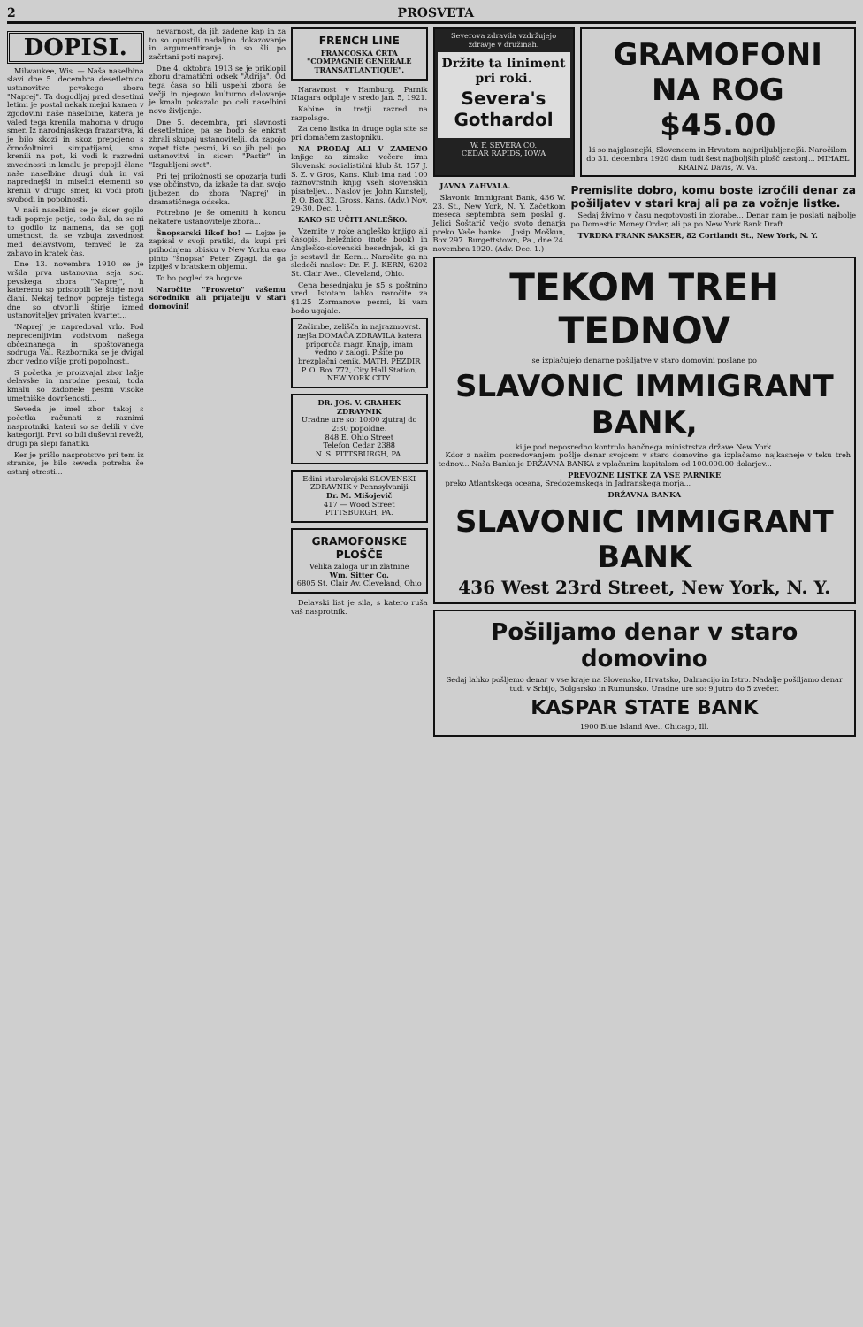2 PROSVETA
DOPISI.
Milwaukee, Wis. — Naša naselbina slavi dne 5. decembra desetletnico ustanovitve pevskega zbora "Naprej". Ta dogodljaj pred desetimi letimi je postal nekak mejni kamen v zgodovini naše naselbine, katera je valed tega krenila mahoma v drugo smer. Iz narodnjaškega frazarstva, ki je bilo skozi in skoz prepojeno s črnožoltnimi simpatijami, smo krenili na pot, ki vodi k razredni zavednosti in kmalu je prepojil člane naše naselbine drugi duh in vsi naprednejši in miselci elementi so krenili v drugo smer, ki vodi proti svobodi in popolnosti.
V naši naselbini se je sicer gojilo tudi popreje petje, toda žal, da se ni to godilo iz namena, da se goji umetnost, da se vzbuja zavednost med delavstvom, temveč le za zabavo in kratek čas.
Dne 13. novembra 1910 se je vršila prva ustanovna seja soc. pevskega zbora "Naprej", h kateremu so pristopili še štirje novi člani. Nekaj tednov popreje tistega dne so otvorili štirje izmed ustanoviteljev privaten kvartet...
'Naprej' je napredoval vrlo. Pod neprecenljivim vodstvom našega občeznanega in spoštovanega sodruga Val. Razbornika se je dvigal zbor vedno višje proti popolnosti.
S početka je proizvajal zbor lažje delavske in narodne pesmi, toda kmalu so zadonele pesmi visoke umetniške dovršenosti...
Seveda je imel zbor takoj s početka računati z raznimi nasprotniki, kateri so se delili v dve kategoriji. Prvi so bili duševni reveži, drugi pa slepi fanatiki.
Ker je prišlo nasprotstvo pri tem iz stranke, je bilo seveda potreba še ostanj otresti...
nevarnost, da jih zadene kap in za to so opustili nadaljno dokazovanje in argumentiranje in so šli po začrtani poti naprej.
Dne 4. oktobra 1913 se je priklopil zboru dramatični odsek "Adrija". Od tega časa so bili uspehi zbora še večji in njegovo kulturno delovanje je kmalu pokazalo po celi naselbini novo življenje.
Dne 5. decembra, pri slavnosti desetletnice, pa se bodo še enkrat zbrali skupaj ustanovitelji, da zapojo zopet tiste pesmi, ki so jih peli po ustanovitvi in sicer: "Pastir" in "Izgubljeni svet".
Pri tej priložnosti se opozarja tudi vse občinstvo, da izkaže ta dan svojo ljubezen do zbora 'Naprej' in dramatičnega odseka.
Potrebno je še omeniti h koncu nekatere ustanovitelje zbora...
Šnopsarski likof bo! — Lojze je zapisal v svoji pratiki, da kupi pri prihodnjem obisku v New Yorku eno pinto "šnopsa" Peter Zgagi, da ga izpiješ v bratskem objemu.
To bo pogled za bogove.
Naročite "Prosveto" vašemu sorodniku ali prijatelju v stari domovini!
FRENCH LINE
FRANCOSKA ČRTA
"COMPAGNIE GENERALE TRANSATLANTIQUE".
Naravnost v Hamburg. Parnik Niagara odpluje v sredo jan. 5, 1921.
Kabine in tretji razred na razpolago.
Za ceno listka in druge ogla site se pri domačem zastopniku.
NA PRODAJ ALI V ZAMENO knjige za zimske večere ima Slovenski socialistični klub št. 157 J. S. Z. v Gros, Kans. Klub ima nad 100 raznovrstnih knjig vseh slovenskih pisateljev... Naslov je: John Kunstelj, P. O. Box 32, Gross, Kans. (Adv.) Nov. 29-30. Dec. 1.
KAKO SE UČITI ANLEŠKO.
Vzemite v roke angleško knjigo ali časopis, beležnico (note book) in Angleško-slovenski besednjak, ki ga je sestavil dr. Kern... Naročite ga na sledeči naslov: Dr. F. J. KERN, 6202 St. Clair Ave., Cleveland, Ohio.
Cena besednjaku je $5 s poštnino vred. Istotam lahko naročite za $1.25 Zormanove pesmi, ki vam bodo ugajale.
Začimbe, zelišča in najrazmovrst. nejša DOMAČA ZDRAVILA katera priporoča magr. Knajp, imam vedno v zalogi. Pišite po brezplačni cenik. MATH. PEZDIR P. O. Box 772, City Hall Station, NEW YORK CITY.
DR. JOS. V. GRAHEK
ZDRAVNIK
Uradne ure so: 10:00 zjutraj do 2:30 popoldne.
848 E. Ohio Street
Telefon Cedar 2388
N. S. PITTSBURGH, PA.
Edini starokrajski SLOVENSKI ZDRAVNIK v Pennsylvaniji
Dr. M. Mišojevič
417 — Wood Street PITTSBURGH, PA.
GRAMOFONSKE PLOŠČE
Velika zaloga ur in zlatnine
Wm. Sitter Co.
6805 St. Clair Av. Cleveland, Ohio
Delavski list je sila, s katero ruša vaš nasprotnik.
Severova zdravila vzdržujejo zdravje v družinah.
Držite ta liniment pri roki.
Severa's Gothardol
W. F. SEVERA CO.
CEDAR RAPIDS, IOWA
GRAMOFONI NA ROG
$45.00
ki so najglasnejši, Slovencem in Hrvatom najpriljubljenejši. Naročilom do 31. decembra 1920 dam tudi šest najboljših plošč zastonj... MIHAEL KRAINZ Davis, W. Va.
JAVNA ZAHVALA.
Slavonic Immigrant Bank, 436 W. 23. St., New York, N. Y. Začetkom meseca septembra sem poslal g. Jelici Šoštarič večjo svoto denarja preko Vaše banke... Josip Moškun, Box 297. Burgettstown, Pa., dne 24. novembra 1920. (Adv. Dec. 1.)
Premislite dobro, komu boste izročili denar za pošiljatev v stari kraj ali pa za vožnje listke.
Sedaj živimo v času negotovosti in zlorabe... Denar nam je poslati najbolje po Domestic Money Order, ali pa po New York Bank Draft.
TVRDKA FRANK SAKSER, 82 Cortlandt St., New York, N. Y.
TEKOM TREH TEDNOV
se izplačujejo denarne pošiljatve v staro domovini poslane po
SLAVONIC IMMIGRANT BANK,
ki je pod neposredno kontrolo bančnega ministrstva države New York.
Kdor z našim posredovanjem pošlje denar svojcem v staro domovino ga izplačamo najkasneje v teku treh tednov... Naša Banka je DRŽAVNA BANKA z vplačanim kapitalom od 100.000.00 dolarjev...
PREVOZNE LISTKE ZA VSE PARNIKE
preko Atlantskega oceana, Sredozemskega in Jadranskega morja...
DRŽAVNA BANKA
SLAVONIC IMMIGRANT BANK
436 West 23rd Street, New York, N. Y.
Pošiljamo denar v staro domovino
Sedaj lahko pošljemo denar v vse kraje na Slovensko, Hrvatsko, Dalmacijo in Istro. Nadalje pošiljamo denar tudi v Srbijo, Bolgarsko in Rumunsko. Uradne ure so: 9 jutro do 5 zvečer.
KASPAR STATE BANK
1900 Blue Island Ave., Chicago, Ill.